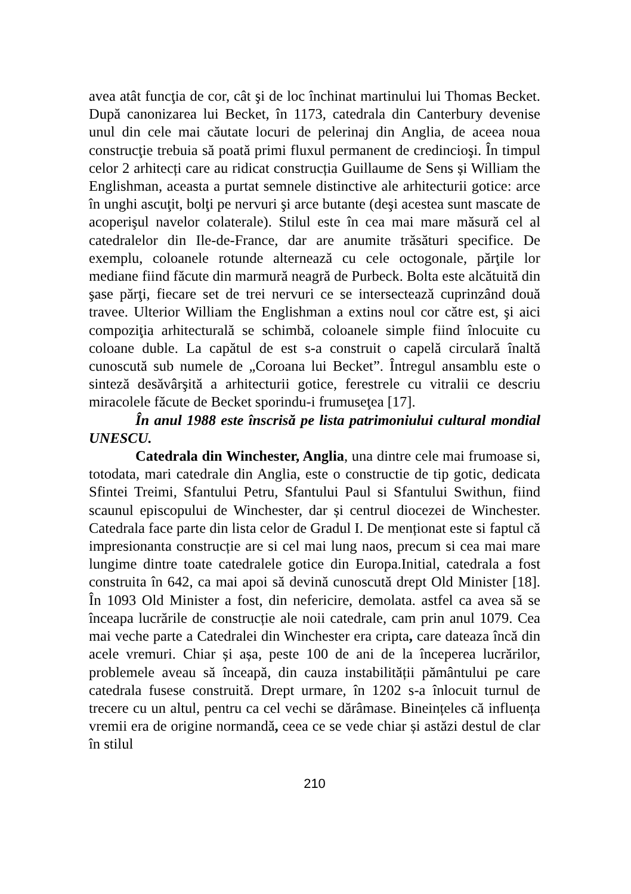avea atât funcţia de cor, cât şi de loc închinat martinului lui Thomas Becket. După canonizarea lui Becket, în 1173, catedrala din Canterbury devenise unul din cele mai căutate locuri de pelerinaj din Anglia, de aceea noua construcţie trebuia să poată primi fluxul permanent de credincioşi. În timpul celor 2 arhitecți care au ridicat construcția Guillaume de Sens și William the Englishman, aceasta a purtat semnele distinctive ale arhitecturii gotice: arce în unghi ascuţit, bolţi pe nervuri şi arce butante (deşi acestea sunt mascate de acoperişul navelor colaterale). Stilul este în cea mai mare măsură cel al catedralelor din Ile-de-France, dar are anumite trăsături specifice. De exemplu, coloanele rotunde alternează cu cele octogonale, părţile lor mediane fiind făcute din marmură neagră de Purbeck. Bolta este alcătuită din şase părţi, fiecare set de trei nervuri ce se intersectează cuprinzând două travee. Ulterior William the Englishman a extins noul cor către est, şi aici compoziţia arhitecturală se schimbă, coloanele simple fiind înlocuite cu coloane duble. La capătul de est s-a construit o capelă circulară înaltă cunoscută sub numele de „Coroana lui Becket”. Întregul ansamblu este o sinteză desăvârşită a arhitecturii gotice, ferestrele cu vitralii ce descriu miracolele făcute de Becket sporindu-i frumuseţea [17].
În anul 1988 este înscrisă pe lista patrimoniului cultural mondial UNESCU.
Catedrala din Winchester, Anglia, una dintre cele mai frumoase si, totodata, mari catedrale din Anglia, este o constructie de tip gotic, dedicata Sfintei Treimi, Sfantului Petru, Sfantului Paul si Sfantului Swithun, fiind scaunul episcopului de Winchester, dar și centrul diocezei de Winchester. Catedrala face parte din lista celor de Gradul I. De menționat este si faptul că impresionanta construcție are si cel mai lung naos, precum si cea mai mare lungime dintre toate catedralele gotice din Europa.Initial, catedrala a fost construita în 642, ca mai apoi să devină cunoscută drept Old Minister [18]. În 1093 Old Minister a fost, din nefericire, demolata. astfel ca avea să se înceapa lucrările de construcție ale noii catedrale, cam prin anul 1079. Cea mai veche parte a Catedralei din Winchester era cripta, care dateaza încă din acele vremuri. Chiar și așa, peste 100 de ani de la începerea lucrărilor, problemele aveau să înceapă, din cauza instabilității pământului pe care catedrala fusese construită. Drept urmare, în 1202 s-a înlocuit turnul de trecere cu un altul, pentru ca cel vechi se dărâmase. Bineințeles că influența vremii era de origine normandă, ceea ce se vede chiar și astăzi destul de clar în stilul
210